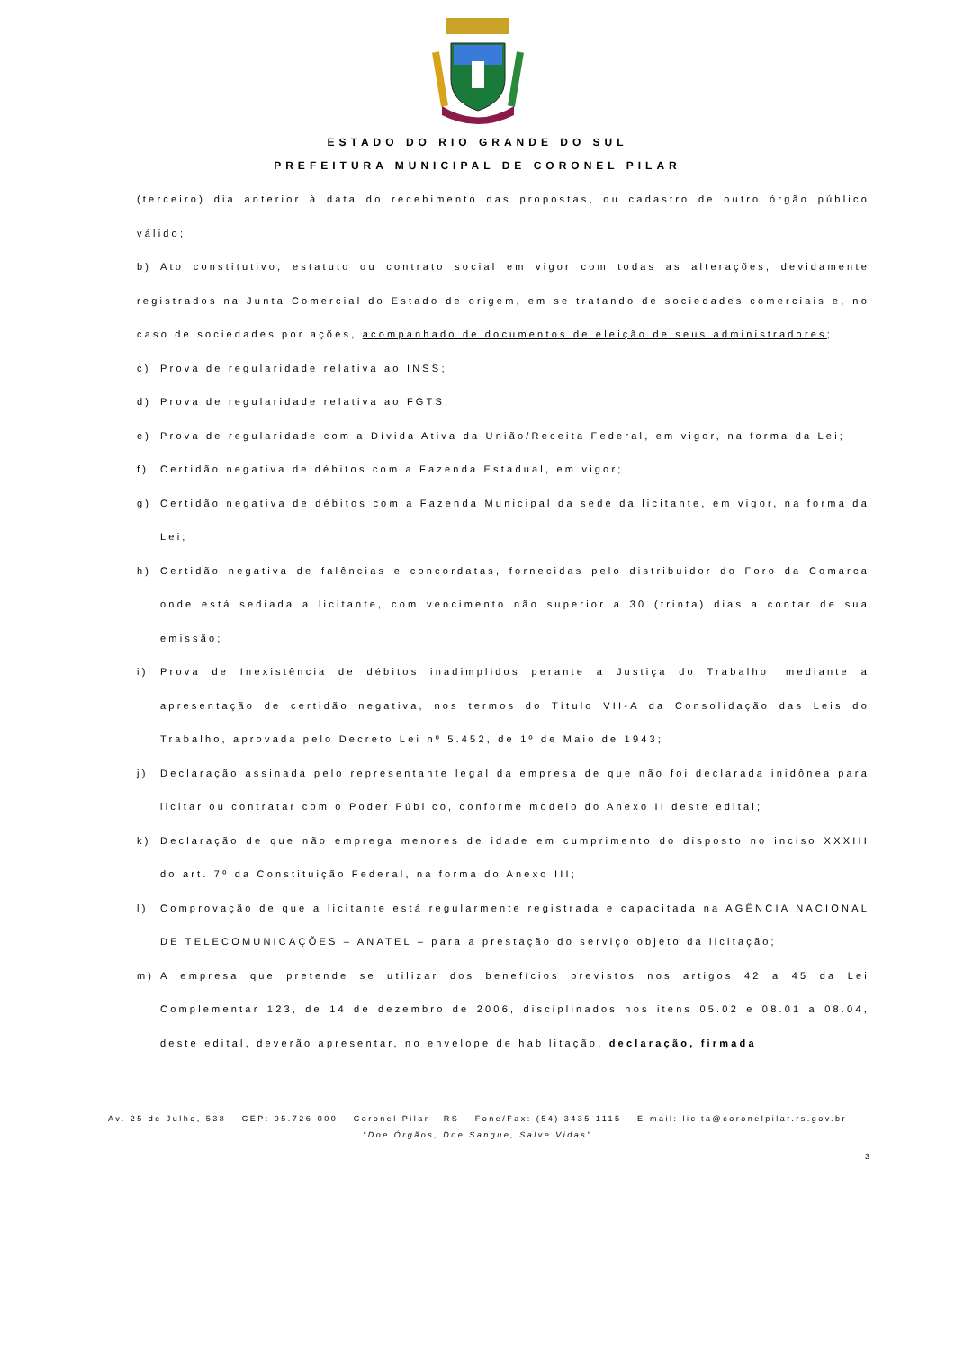ESTADO DO RIO GRANDE DO SUL
PREFEITURA MUNICIPAL DE CORONEL PILAR
(terceiro) dia anterior à data do recebimento das propostas, ou cadastro de outro órgão público válido;
b) Ato constitutivo, estatuto ou contrato social em vigor com todas as alterações, devidamente registrados na Junta Comercial do Estado de origem, em se tratando de sociedades comerciais e, no caso de sociedades por ações, acompanhado de documentos de eleição de seus administradores;
c) Prova de regularidade relativa ao INSS;
d) Prova de regularidade relativa ao FGTS;
e) Prova de regularidade com a Dívida Ativa da União/Receita Federal, em vigor, na forma da Lei;
f) Certidão negativa de débitos com a Fazenda Estadual, em vigor;
g) Certidão negativa de débitos com a Fazenda Municipal da sede da licitante, em vigor, na forma da Lei;
h) Certidão negativa de falências e concordatas, fornecidas pelo distribuidor do Foro da Comarca onde está sediada a licitante, com vencimento não superior a 30 (trinta) dias a contar de sua emissão;
i) Prova de Inexistência de débitos inadimplidos perante a Justiça do Trabalho, mediante a apresentação de certidão negativa, nos termos do Título VII-A da Consolidação das Leis do Trabalho, aprovada pelo Decreto Lei nº 5.452, de 1º de Maio de 1943;
j) Declaração assinada pelo representante legal da empresa de que não foi declarada inidônea para licitar ou contratar com o Poder Público, conforme modelo do Anexo II deste edital;
k) Declaração de que não emprega menores de idade em cumprimento do disposto no inciso XXXIII do art. 7º da Constituição Federal, na forma do Anexo III;
l) Comprovação de que a licitante está regularmente registrada e capacitada na AGÊNCIA NACIONAL DE TELECOMUNICAÇÕES – ANATEL – para a prestação do serviço objeto da licitação;
m) A empresa que pretende se utilizar dos benefícios previstos nos artigos 42 a 45 da Lei Complementar 123, de 14 de dezembro de 2006, disciplinados nos itens 05.02 e 08.01 a 08.04, deste edital, deverão apresentar, no envelope de habilitação, declaração, firmada
Av. 25 de Julho, 538 – CEP: 95.726-000 – Coronel Pilar - RS – Fone/Fax: (54) 3435 1115 – E-mail: licita@coronelpilar.rs.gov.br
“Doe Órgãos, Doe Sangue, Salve Vidas”
3